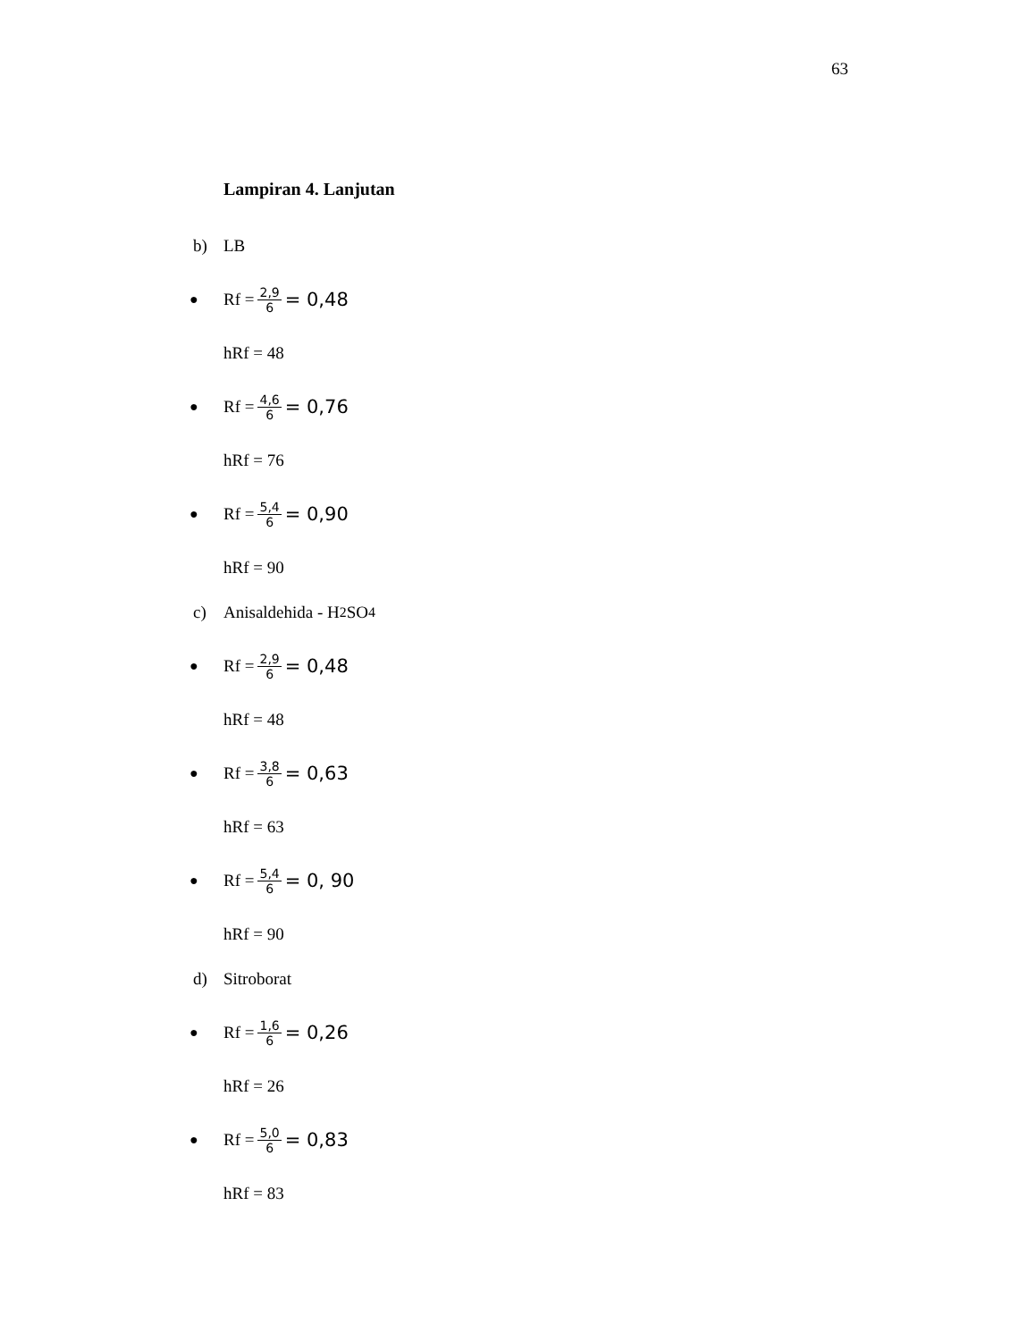63
Lampiran 4. Lanjutan
b) LB
● Rf = 2,9 6 = 0,48
hRf = 48
● Rf = 4,6 6 = 0,76
hRf = 76
● Rf = 5,4 6 = 0,90
hRf = 90
c) Anisaldehida - H<sub>2</sub>SO<sub>4</sub>
● Rf = 2,9 6 = 0,48
hRf = 48
● Rf = 3,8 6 = 0,63
hRf = 63
● Rf = 5,4 6 = 0, 90
hRf = 90
d) Sitroborat
● Rf = 1,6 6 = 0,26
hRf = 26
● Rf = 5,0 6 = 0,83
hRf = 83